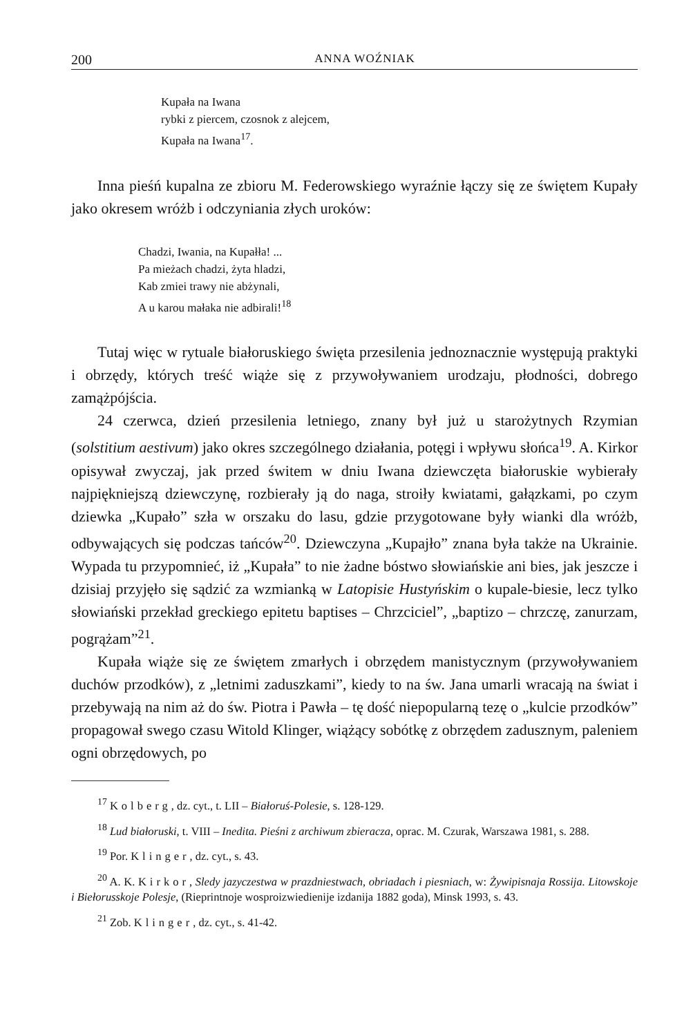200 ANNA WOŹNIAK
Kupała na Iwana
rybki z piercem, czosnok z alejcem,
Kupała na Iwana<sup>17</sup>.
Inna pieśń kupalna ze zbioru M. Federowskiego wyraźnie łączy się ze świętem Kupały jako okresem wróżb i odczyniania złych uroków:
Chadzi, Iwania, na Kupałła! ...
Pa mieżach chadzi, żyta hladzi,
Kab zmiei trawy nie abżynali,
A u karou małaka nie adbirali!<sup>18</sup>
Tutaj więc w rytuale białoruskiego święta przesilenia jednoznacznie występują praktyki i obrzędy, których treść wiąże się z przywoływaniem urodzaju, płodności, dobrego zamążpójścia.
24 czerwca, dzień przesilenia letniego, znany był już u starożytnych Rzymian (solstitium aestivum) jako okres szczególnego działania, potęgi i wpływu słońca<sup>19</sup>. A. Kirkor opisywał zwyczaj, jak przed świtem w dniu Iwana dziewczęta białoruskie wybierały najpiękniejszą dziewczynę, rozbierały ją do naga, stroiły kwiatami, gałązkami, po czym dziewka „Kupało” szła w orszaku do lasu, gdzie przygotowane były wianki dla wróżb, odbywających się podczas tańców<sup>20</sup>. Dziewczyna „Kupajło” znana była także na Ukrainie. Wypada tu przypomnieć, iż „Kupała” to nie żadne bóstwo słowiańskie ani bies, jak jeszcze i dzisiaj przyjęło się sądzić za wzmianką w Latopisie Hustyńskim o kupale-biesie, lecz tylko słowiański przekład greckiego epitetu baptises – Chrzciciel”, „baptizo – chrzczę, zanurzam, pogrążam”<sup>21</sup>.
Kupała wiąże się ze świętem zmarłych i obrzędem manistycznym (przywoływaniem duchów przodków), z „letnimi zaduszkami”, kiedy to na św. Jana umarli wracają na świat i przebywają na nim aż do św. Piotra i Pawła – tę dość niepopularną tezę o „kulcie przodków” propagował swego czasu Witold Klinger, wiążący sobótkę z obrzędem zadusznym, paleniem ogni obrzędowych, po
<sup>17</sup> Kolberg, dz. cyt., t. LII – Białoruś-Polesie, s. 128-129.
<sup>18</sup> Lud białoruski, t. VIII – Inedita. Pieśni z archiwum zbieracza, oprac. M. Czurak, Warszawa 1981, s. 288.
<sup>19</sup> Por. Klinger, dz. cyt., s. 43.
<sup>20</sup> A. K. Kirkor, Sledy jazyczestwa w prazdniestwach, obriadach i piesniach, w: Żywipisnaja Rossija. Litowskoje i Biełorusskoje Polesje, (Rieprintnoje wosproizwiedienije izdanija 1882 goda), Minsk 1993, s. 43.
<sup>21</sup> Zob. Klinger, dz. cyt., s. 41-42.